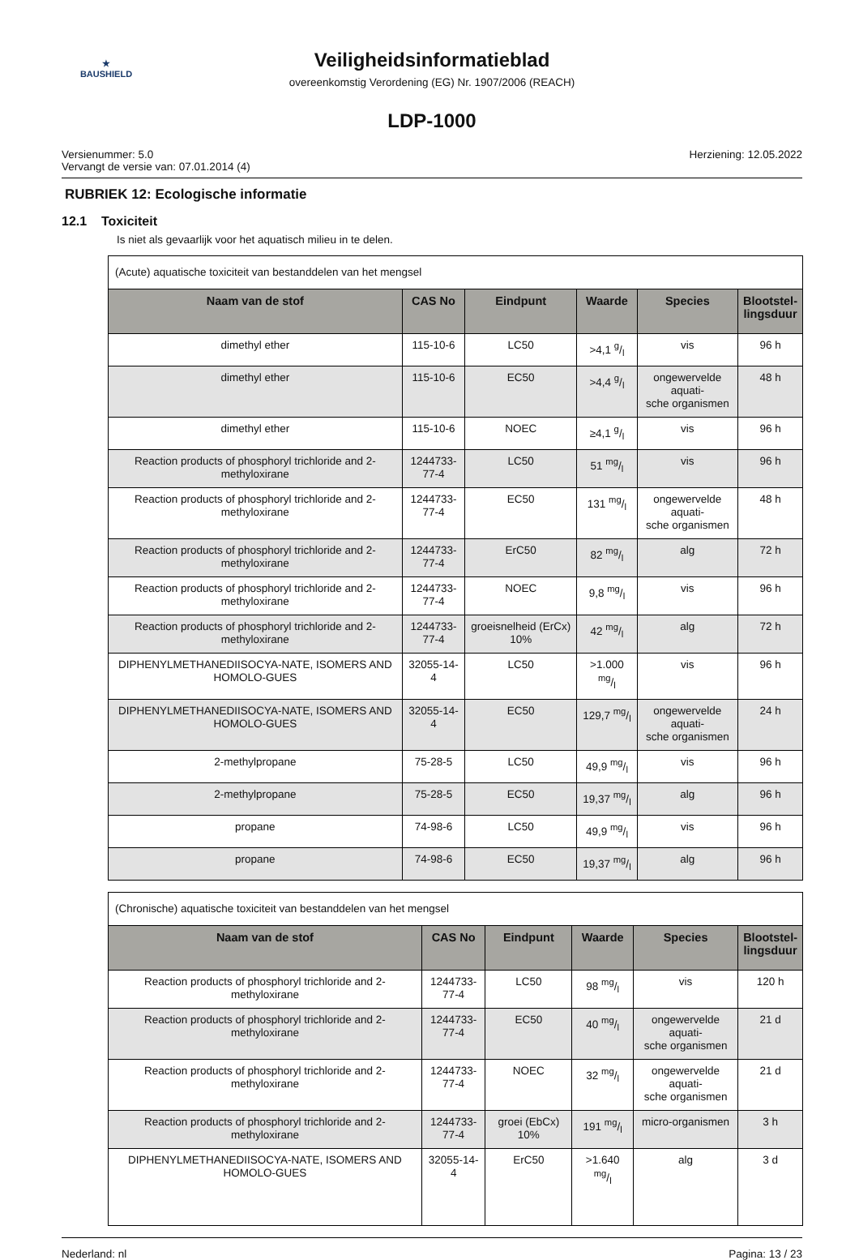★
BAUSHIELD
Veiligheidsinformatieblad
overeenkomstig Verordening (EG) Nr. 1907/2006 (REACH)
LDP-1000
Versienummer: 5.0
Vervangt de versie van: 07.01.2014 (4)
Herziening: 12.05.2022
RUBRIEK 12: Ecologische informatie
12.1 Toxiciteit
Is niet als gevaarlijk voor het aquatisch milieu in te delen.
| (Acute) aquatische toxiciteit van bestanddelen van het mengsel | | | | | |
| Naam van de stof | CAS No | Eindpunt | Waarde | Species | Blootstel- lingsduur |
| dimethyl ether | 115-10-6 | LC50 | >4,1 g/l | vis | 96 h |
| dimethyl ether | 115-10-6 | EC50 | >4,4 g/l | ongewervelde aquati- sche organismen | 48 h |
| dimethyl ether | 115-10-6 | NOEC | ≥4,1 g/l | vis | 96 h |
| Reaction products of phosphoryl trichloride and 2-methyloxirane | 1244733- 77-4 | LC50 | 51 mg/l | vis | 96 h |
| Reaction products of phosphoryl trichloride and 2-methyloxirane | 1244733- 77-4 | EC50 | 131 mg/l | ongewervelde aquati- sche organismen | 48 h |
| Reaction products of phosphoryl trichloride and 2-methyloxirane | 1244733- 77-4 | ErC50 | 82 mg/l | alg | 72 h |
| Reaction products of phosphoryl trichloride and 2-methyloxirane | 1244733- 77-4 | NOEC | 9,8 mg/l | vis | 96 h |
| Reaction products of phosphoryl trichloride and 2-methyloxirane | 1244733- 77-4 | groeisnelheid (ErCx) 10% | 42 mg/l | alg | 72 h |
| DIPHENYLMETHANEDIISOCYA-NATE, ISOMERS AND HOMOLO-GUES | 32055-14-4 | LC50 | >1.000 mg/l | vis | 96 h |
| DIPHENYLMETHANEDIISOCYA-NATE, ISOMERS AND HOMOLO-GUES | 32055-14-4 | EC50 | 129,7 mg/l | ongewervelde aquati- sche organismen | 24 h |
| 2-methylpropane | 75-28-5 | LC50 | 49,9 mg/l | vis | 96 h |
| 2-methylpropane | 75-28-5 | EC50 | 19,37 mg/l | alg | 96 h |
| propane | 74-98-6 | LC50 | 49,9 mg/l | vis | 96 h |
| propane | 74-98-6 | EC50 | 19,37 mg/l | alg | 96 h |
| (Chronische) aquatische toxiciteit van bestanddelen van het mengsel | | | | | |
| Naam van de stof | CAS No | Eindpunt | Waarde | Species | Blootstel- lingsduur |
| Reaction products of phosphoryl trichloride and 2-methyloxirane | 1244733- 77-4 | LC50 | 98 mg/l | vis | 120 h |
| Reaction products of phosphoryl trichloride and 2-methyloxirane | 1244733- 77-4 | EC50 | 40 mg/l | ongewervelde aquati- sche organismen | 21 d |
| Reaction products of phosphoryl trichloride and 2-methyloxirane | 1244733- 77-4 | NOEC | 32 mg/l | ongewervelde aquati- sche organismen | 21 d |
| Reaction products of phosphoryl trichloride and 2-methyloxirane | 1244733- 77-4 | groei (EbCx) 10% | 191 mg/l | micro-organismen | 3 h |
| DIPHENYLMETHANEDIISOCYA-NATE, ISOMERS AND HOMOLO-GUES | 32055-14-4 | ErC50 | >1.640 mg/l | alg | 3 d |
Nederland: nl Pagina: 13 / 23